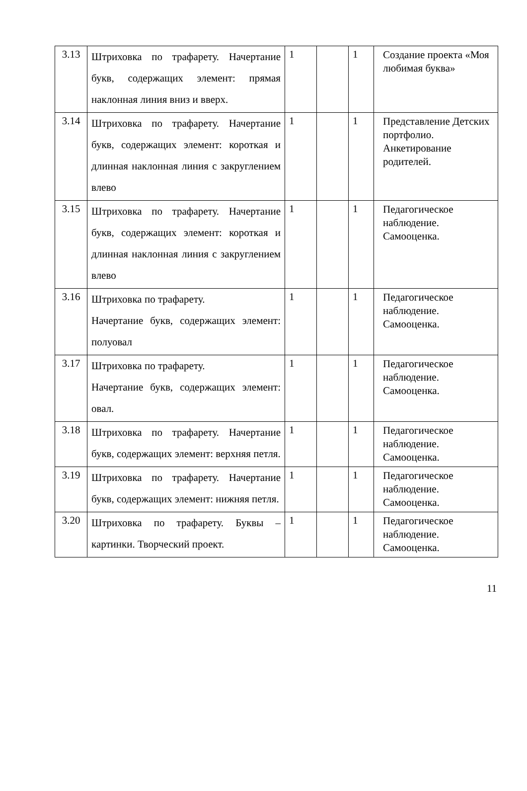| 3.13 | Штриховка по трафарету. Начертание букв, содержащих элемент: прямая наклонная линия вниз и вверх. | 1 | | 1 | Создание проекта «Моя любимая буква» |
| 3.14 | Штриховка по трафарету. Начертание букв, содержащих элемент: короткая и длинная наклонная линия с закруглением влево | 1 | | 1 | Представление Детских портфолио. Анкетирование родителей. |
| 3.15 | Штриховка по трафарету. Начертание букв, содержащих элемент: короткая и длинная наклонная линия с закруглением влево | 1 | | 1 | Педагогическое наблюдение. Самооценка. |
| 3.16 | Штриховка по трафарету. Начертание букв, содержащих элемент: полуовал | 1 | | 1 | Педагогическое наблюдение. Самооценка. |
| 3.17 | Штриховка по трафарету. Начертание букв, содержащих элемент: овал. | 1 | | 1 | Педагогическое наблюдение. Самооценка. |
| 3.18 | Штриховка по трафарету. Начертание букв, содержащих элемент: верхняя петля. | 1 | | 1 | Педагогическое наблюдение. Самооценка. |
| 3.19 | Штриховка по трафарету. Начертание букв, содержащих элемент: нижняя петля. | 1 | | 1 | Педагогическое наблюдение. Самооценка. |
| 3.20 | Штриховка по трафарету. Буквы – картинки. Творческий проект. | 1 | | 1 | Педагогическое наблюдение. Самооценка. |
11